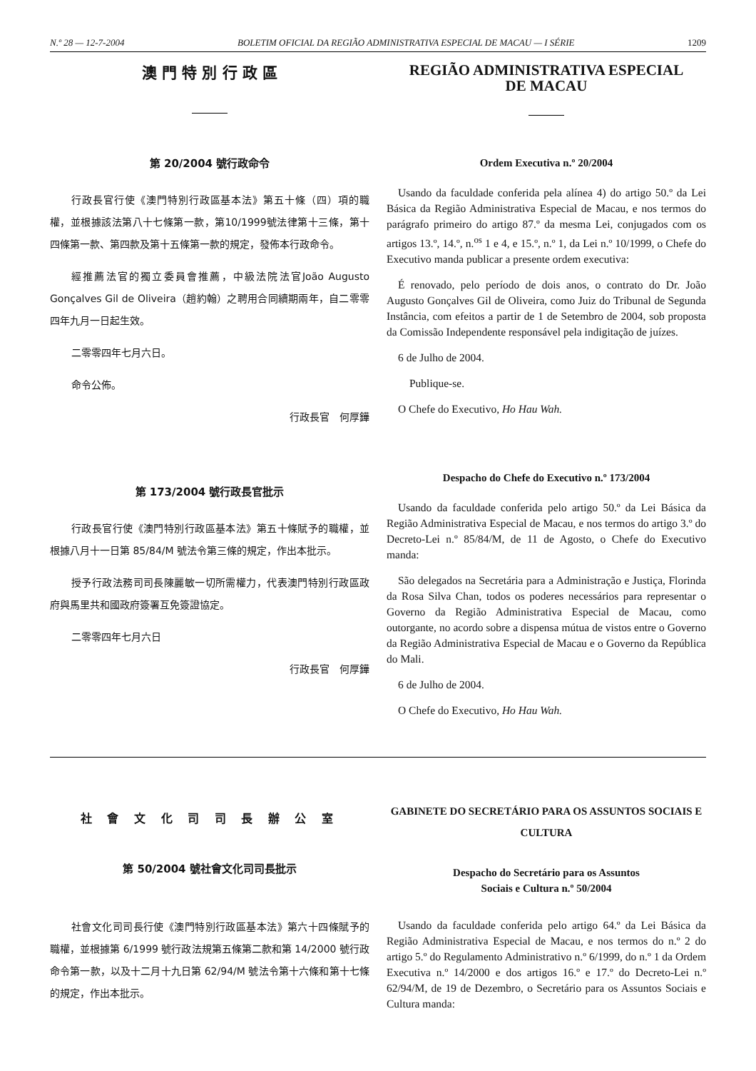N.º 28 — 12-7-2004 BOLETIM OFICIAL DA REGIÃO ADMINISTRATIVA ESPECIAL DE MACAU — I SÉRIE 1209
澳 門 特 別 行 政 區
第 20/2004 號行政命令
行政長官行使《澳門特別行政區基本法》第五十條（四）項的職權，並根據該法第八十七條第一款，第10/1999號法律第十三條，第十四條第一款、第四款及第十五條第一款的規定，發佈本行政命令。
經推薦法官的獨立委員會推薦，中級法院法官João Augusto Gonçalves Gil de Oliveira（趙約翰）之聘用合同續期兩年，自二零零四年九月一日起生效。
二零零四年七月六日。
命令公佈。
行政長官　何厚鏵
第 173/2004 號行政長官批示
行政長官行使《澳門特別行政區基本法》第五十條賦予的職權，並根據八月十一日第 85/84/M 號法令第三條的規定，作出本批示。
授予行政法務司司長陳麗敏一切所需權力，代表澳門特別行政區政府與馬里共和國政府簽署互免簽證協定。
二零零四年七月六日
行政長官　何厚鏵
REGIÃO ADMINISTRATIVA ESPECIAL
DE MACAU
Ordem Executiva n.º 20/2004
Usando da faculdade conferida pela alínea 4) do artigo 50.º da Lei Básica da Região Administrativa Especial de Macau, e nos termos do parágrafo primeiro do artigo 87.º da mesma Lei, conjugados com os artigos 13.º, 14.º, n.<sup>os</sup> 1 e 4, e 15.º, n.º 1, da Lei n.º 10/1999, o Chefe do Executivo manda publicar a presente ordem executiva:
É renovado, pelo período de dois anos, o contrato do Dr. João Augusto Gonçalves Gil de Oliveira, como Juiz do Tribunal de Segunda Instância, com efeitos a partir de 1 de Setembro de 2004, sob proposta da Comissão Independente responsável pela indigitação de juízes.
6 de Julho de 2004.
Publique-se.
O Chefe do Executivo, Ho Hau Wah.
Despacho do Chefe do Executivo n.º 173/2004
Usando da faculdade conferida pelo artigo 50.º da Lei Básica da Região Administrativa Especial de Macau, e nos termos do artigo 3.º do Decreto-Lei n.º 85/84/M, de 11 de Agosto, o Chefe do Executivo manda:
São delegados na Secretária para a Administração e Justiça, Florinda da Rosa Silva Chan, todos os poderes necessários para representar o Governo da Região Administrativa Especial de Macau, como outorgante, no acordo sobre a dispensa mútua de vistos entre o Governo da Região Administrativa Especial de Macau e o Governo da República do Mali.
6 de Julho de 2004.
O Chefe do Executivo, Ho Hau Wah.
社 會 文 化 司 司 長 辦 公 室
第 50/2004 號社會文化司司長批示
社會文化司司長行使《澳門特別行政區基本法》第六十四條賦予的職權，並根據第 6/1999 號行政法規第五條第二款和第 14/2000 號行政命令第一款，以及十二月十九日第 62/94/M 號法令第十六條和第十七條的規定，作出本批示。
GABINETE DO SECRETÁRIO PARA OS ASSUNTOS SOCIAIS E CULTURA
Despacho do Secretário para os Assuntos
Sociais e Cultura n.º 50/2004
Usando da faculdade conferida pelo artigo 64.º da Lei Básica da Região Administrativa Especial de Macau, e nos termos do n.º 2 do artigo 5.º do Regulamento Administrativo n.º 6/1999, do n.º 1 da Ordem Executiva n.º 14/2000 e dos artigos 16.º e 17.º do Decreto-Lei n.º 62/94/M, de 19 de Dezembro, o Secretário para os Assuntos Sociais e Cultura manda: